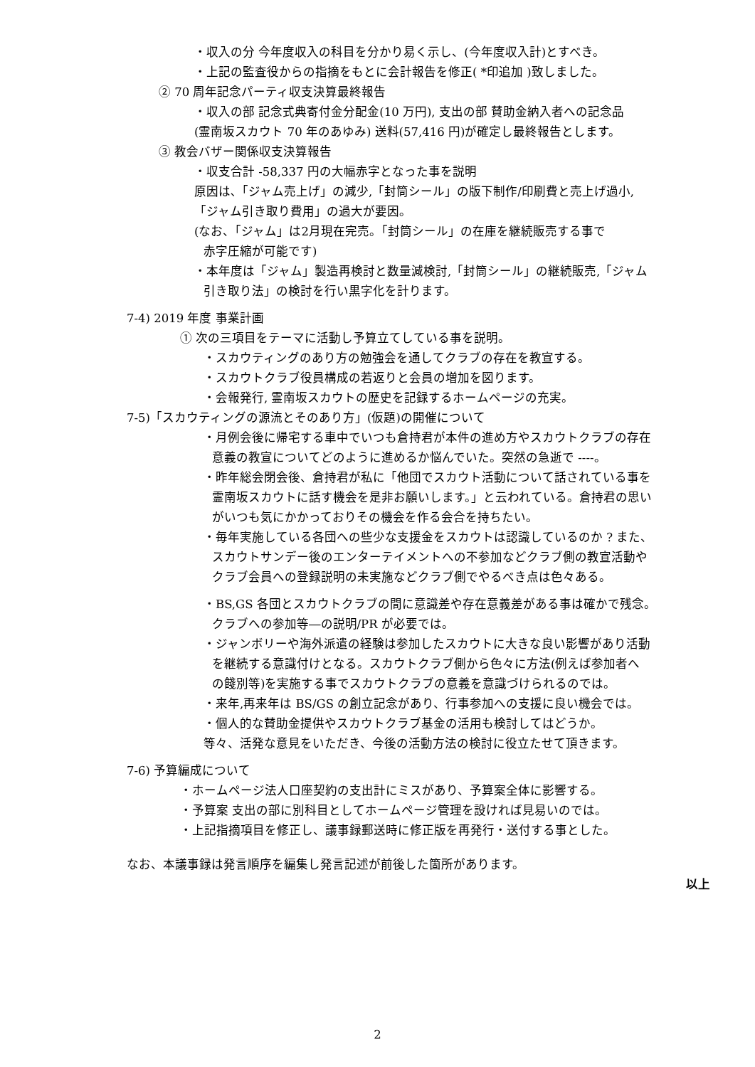・収入の分 今年度収入の科目を分かり易く示し、(今年度収入計)とすべき。
・上記の監査役からの指摘をもとに会計報告を修正( *印追加 )致しました。
② 70 周年記念パーティ収支決算最終報告
・収入の部 記念式典寄付金分配金(10 万円), 支出の部 賛助金納入者への記念品
(霊南坂スカウト 70 年のあゆみ) 送料(57,416 円)が確定し最終報告とします。
③ 教会バザー関係収支決算報告
・収支合計 -58,337 円の大幅赤字となった事を説明
原因は､「ジャム売上げ」の減少,「封筒シール」の版下制作/印刷費と売上げ過小,
「ジャム引き取り費用」の過大が要因。
(なお、「ジャム」は2月現在完売。「封筒シール」の在庫を継続販売する事で
赤字圧縮が可能です)
・本年度は「ジャム」製造再検討と数量減検討,「封筒シール」の継続販売,「ジャム
引き取り法」の検討を行い黒字化を計ります。
7-4) 2019 年度 事業計画
① 次の三項目をテーマに活動し予算立てしている事を説明。
・スカウティングのあり方の勉強会を通してクラブの存在を教宣する。
・スカウトクラブ役員構成の若返りと会員の増加を図ります。
・会報発行, 霊南坂スカウトの歴史を記録するホームページの充実。
7-5)「スカウティングの源流とそのあり方」(仮題)の開催について
・月例会後に帰宅する車中でいつも倉持君が本件の進め方やスカウトクラブの存在
意義の教宣についてどのように進めるか悩んでいた。突然の急逝で ----。
・昨年総会閉会後、倉持君が私に「他団でスカウト活動について話されている事を
霊南坂スカウトに話す機会を是非お願いします。」と云われている。倉持君の思い
がいつも気にかかっておりその機会を作る会合を持ちたい。
・毎年実施している各団への些少な支援金をスカウトは認識しているのか ? また、
スカウトサンデー後のエンターテイメントへの不参加などクラブ側の教宣活動や
クラブ会員への登録説明の未実施などクラブ側でやるべき点は色々ある。
・BS,GS 各団とスカウトクラブの間に意識差や存在意義差がある事は確かで残念。
クラブへの参加等―の説明/PR が必要では。
・ジャンボリーや海外派遣の経験は参加したスカウトに大きな良い影響があり活動
を継続する意識付けとなる。スカウトクラブ側から色々に方法(例えば参加者へ
の餞別等)を実施する事でスカウトクラブの意義を意識づけられるのでは。
・来年,再来年は BS/GS の創立記念があり、行事参加への支援に良い機会では。
・個人的な賛助金提供やスカウトクラブ基金の活用も検討してはどうか。
等々、活発な意見をいただき、今後の活動方法の検討に役立たせて頂きます。
7-6) 予算編成について
・ホームページ法人口座契約の支出計にミスがあり、予算案全体に影響する。
・予算案 支出の部に別科目としてホームページ管理を設ければ見易いのでは。
・上記指摘項目を修正し、議事録郵送時に修正版を再発行・送付する事とした。
なお、本議事録は発言順序を編集し発言記述が前後した箇所があります。
以上
2